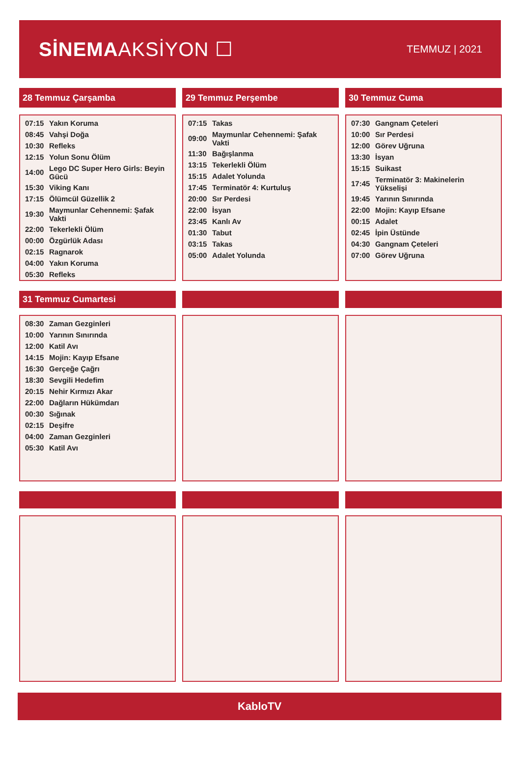SİNEMAAKSİYON ☐
TEMMUZ | 2021
28 Temmuz Çarşamba
| 07:15 | Yakın Koruma |
| 08:45 | Vahşi Doğa |
| 10:30 | Refleks |
| 12:15 | Yolun Sonu Ölüm |
| 14:00 | Lego DC Super Hero Girls: Beyin Gücü |
| 15:30 | Viking Kanı |
| 17:15 | Ölümcül Güzellik 2 |
| 19:30 | Maymunlar Cehennemi: Şafak Vakti |
| 22:00 | Tekerlekli Ölüm |
| 00:00 | Özgürlük Adası |
| 02:15 | Ragnarok |
| 04:00 | Yakın Koruma |
| 05:30 | Refleks |
29 Temmuz Perşembe
| 07:15 | Takas |
| 09:00 | Maymunlar Cehennemi: Şafak Vakti |
| 11:30 | Bağışlanma |
| 13:15 | Tekerlekli Ölüm |
| 15:15 | Adalet Yolunda |
| 17:45 | Terminatör 4: Kurtuluş |
| 20:00 | Sır Perdesi |
| 22:00 | İsyan |
| 23:45 | Kanlı Av |
| 01:30 | Tabut |
| 03:15 | Takas |
| 05:00 | Adalet Yolunda |
30 Temmuz Cuma
| 07:30 | Gangnam Çeteleri |
| 10:00 | Sır Perdesi |
| 12:00 | Görev Uğruna |
| 13:30 | İsyan |
| 15:15 | Suikast |
| 17:45 | Terminatör 3: Makinelerin Yükselişi |
| 19:45 | Yarının Sınırında |
| 22:00 | Mojin: Kayıp Efsane |
| 00:15 | Adalet |
| 02:45 | İpin Üstünde |
| 04:30 | Gangnam Çeteleri |
| 07:00 | Görev Uğruna |
31 Temmuz Cumartesi
| 08:30 | Zaman Gezginleri |
| 10:00 | Yarının Sınırında |
| 12:00 | Katil Avı |
| 14:15 | Mojin: Kayıp Efsane |
| 16:30 | Gerçeğe Çağrı |
| 18:30 | Sevgili Hedefim |
| 20:15 | Nehir Kırmızı Akar |
| 22:00 | Dağların Hükümdarı |
| 00:30 | Sığınak |
| 02:15 | Deşifre |
| 04:00 | Zaman Gezginleri |
| 05:30 | Katil Avı |
KabloTV